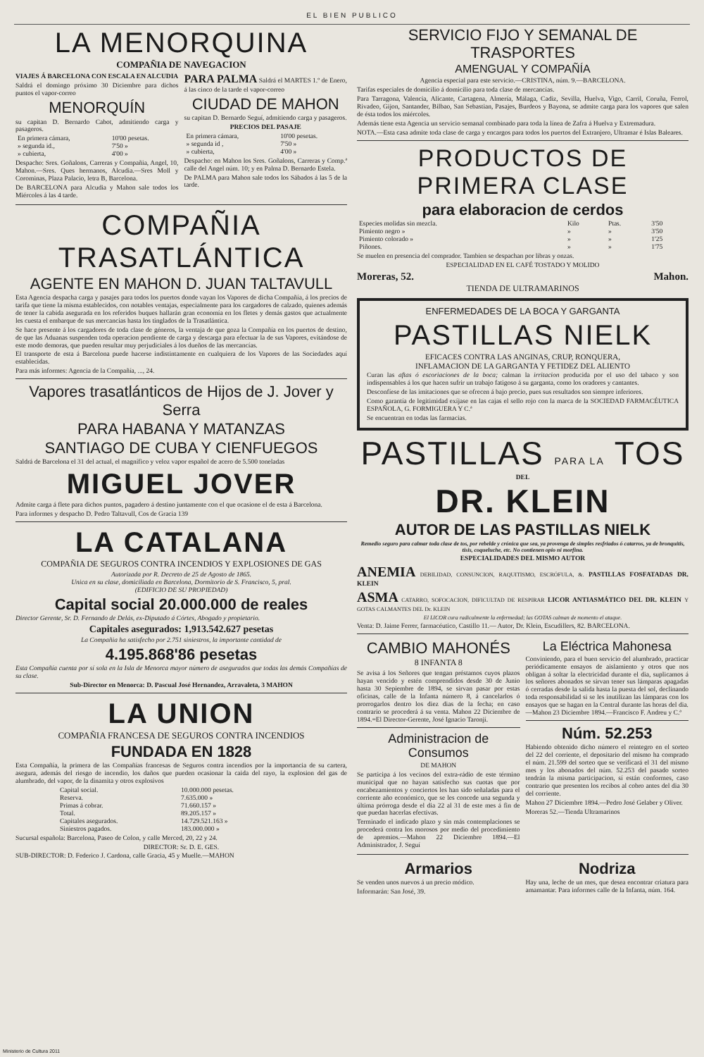EL BIEN PUBLICO
LA MENORQUINA
COMPAÑIA DE NAVEGACION
VIAJES Á BARCELONA CON ESCALA EN ALCUDIA
Saldrá el domingo próximo 30 Diciembre para dichos puntos el vapor-correo
MENORQUÍN
su capitan D. Bernardo Cabot, admitiendo carga y pasageros.
| En primera cámara, | 10'00 pesetas. |
| » segunda id., | 7'50 » |
| » cubierta, | 4'00 » |
Despacho: Sres. Goñalons, Carreras y Compañia, Angel, 10, Mahon.—Sres. Ques hermanos, Alcudia.—Sres Moll y Corominas, Plaza Palacio, letra B, Barcelona.
De BARCELONA para Alcudia y Mahon sale todos los Miércoles á las 4 tarde.
PARA PALMA Saldrá el MARTES 1.º de Enero, á las cinco de la tarde el vapor-correo
CIUDAD DE MAHON
su capitan D. Bernardo Seguí, admitiendo carga y pasageros.
PRECIOS DEL PASAJE
| En primera cámara, | 10'00 pesetas. |
| » segunda id , | 7'50 » |
| » cubierta, | 4'00 » |
Despacho: en Mahon los Sres. Goñalons, Carreras y Comp.ª calle del Angel núm. 10; y en Palma D. Bernardo Estela.
De PALMA para Mahon sale todos los Sábados á las 5 de la tarde.
COMPAÑIA TRASATLÁNTICA
AGENTE EN MAHON D. JUAN TALTAVULL
Esta Agencia despacha carga y pasajes para todos los puertos donde vayan los Vapores de dicha Compañía, á los precios de tarifa que tiene la misma establecidos, con notables ventajas, especialmente para los cargadores de calzado, quienes además de tener la cabida asegurada en los referidos buques hallarán gran economía en los fletes y demás gastos que actualmente les cuesta el embarque de sus mercancias hasta los tinglados de la Trasatlántica.
Se hace presente á los cargadores de toda clase de géneros, la ventaja de que goza la Compañía en los puertos de destino, de que las Aduanas suspenden toda operacion pendiente de carga y descarga para efectuar la de sus Vapores, evitándose de este modo demoras, que pueden resultar muy perjudiciales á los dueños de las mercancías.
El transporte de esta á Barcelona puede hacerse indistintamente en cualquiera de los Vapores de las Sociedades aquí establecidas.
Para más informes: Agencia de la Compañía, ..., 24.
Vapores trasatlánticos de Hijos de J. Jover y Serra
PARA HABANA Y MATANZAS
SANTIAGO DE CUBA Y CIENFUEGOS
Saldrá de Barcelona el 31 del actual, el magnífico y veloz vapor español de acero de 5.500 toneladas
MIGUEL JOVER
Admite carga á flete para dichos puntos, pagadero á destino juntamente con el que ocasione el de esta á Barcelona.
Para informes y despacho D. Pedro Taltavull, Cos de Gracia 139
LA CATALANA
COMPAÑIA DE SEGUROS CONTRA INCENDIOS Y EXPLOSIONES DE GAS
Autorizada por R. Decreto de 25 de Agosto de 1865.
Unica en su clase, domiciliada en Barcelona, Dormitorio de S. Francisco, 5, pral.
(EDIFICIO DE SU PROPIEDAD)
Capital social 20.000.000 de reales
Director Gerente, Sr. D. Fernando de Delás, ex-Diputado á Córtes, Abogado y propietario.
Capitales asegurados: 1,913.542.627 pesetas
La Compañia ha satisfecho por 2.751 siniestros, la importante cantidad de
4.195.868'86 pesetas
Esta Compañía cuenta por sí sola en la Isla de Menorca mayor número de asegurados que todas las demás Compañías de su clase.
Sub-Director en Menorca: D. Pascual José Hernandez, Arravaleta, 3 MAHON
LA UNION
COMPAÑIA FRANCESA DE SEGUROS CONTRA INCENDIOS
FUNDADA EN 1828
Esta Compañía, la primera de las Compañías francesas de Seguros contra incendios por la importancia de su cartera, asegura, además del riesgo de incendio, los daños que pueden ocasionar la caida del rayo, la explosion del gas de alumbrado, del vapor, de la dinamita y otros explosivos
| Capital social. | 10.000.000 pesetas. |
| Reserva. | 7.635.000 » |
| Primas á cobrar. | 71.660.157 » |
| Total. | 89.205.157 » |
| Capitales asegurados. | 14.729.521.163 » |
| Siniestros pagados. | 183.000.000 » |
Sucursal española: Barcelona, Paseo de Colon, y calle Merced, 20, 22 y 24.
DIRECTOR: Sr. D. E. GES.
SUB-DIRECTOR: D. Federico J. Cardona, calle Gracia, 45 y Muelle.—MAHON
SERVICIO FIJO Y SEMANAL DE TRASPORTES
AMENGUAL Y COMPAÑÍA
Agencia especial para este servicio.—CRISTINA, núm. 9.—BARCELONA.
Tarifas especiales de domicilio á domicilio para toda clase de mercancías.
Para Tarragona, Valencia, Alicante, Cartagena, Almería, Málaga, Cadiz, Sevilla, Huelva, Vigo, Carril, Coruña, Ferrol, Rivadeo, Gijon, Santander, Bilbao, San Sebastian, Pasajes, Burdeos y Bayona, se admite carga para los vapores que salen de ésta todos los miércoles.
Además tiene esta Agencia un servicio semanal combinado para toda la línea de Zafra á Huelva y Extremadura.
NOTA.—Esta casa admite toda clase de carga y encargos para todos los puertos del Extranjero, Ultramar é Islas Baleares.
PRODUCTOS DE PRIMERA CLASE
para elaboracion de cerdos
| Especies molidas sin mezcla. | Kilo | Ptas. | 3'50 |
| Pimiento negro » | » | » | 3'50 |
| Pimiento colorado » | » | » | 1'25 |
| Piñones. | » | » | 1'75 |
Se muelen en presencia del comprador. Tambien se despachan por libras y onzas.
ESPECIALIDAD EN EL CAFÉ TOSTADO Y MOLIDO
Moreras, 52. Mahon.
TIENDA DE ULTRAMARINOS
ENFERMEDADES DE LA BOCA Y GARGANTA
PASTILLAS NIELK
EFICACES CONTRA LAS ANGINAS, CRUP, RONQUERA,
INFLAMACION DE LA GARGANTA Y FETIDEZ DEL ALIENTO
Curan las aftas ó escoriaciones de la boca; calman la irritacion producida por el uso del tabaco y son indispensables á los que hacen sufrir un trabajo fatigoso á su garganta, como los oradores y cantantes.
Desconfíese de las imitaciones que se ofrecen á bajo precio, pues sus resultados son siempre inferiores.
Como garantía de legitimidad exíjase en las cajas el sello rojo con la marca de la SOCIEDAD FARMACÉUTICA ESPAÑOLA, G. FORMIGUERA Y C.ª
Se encuentran en todas las farmacias.
PASTILLAS PARA LA TOS
DEL
DR. KLEIN
AUTOR DE LAS PASTILLAS NIELK
Remedio seguro para calmar toda clase de tos, por rebelde y crónica que sea, ya provenga de simples resfriados ó catarros, ya de bronquitis, tisis, coqueluche, etc. No contienen opio ni morfina.
ESPECIALIDADES DEL MISMO AUTOR
ANEMIA DEBILIDAD, CONSUNCION, RAQUITISMO, ESCRÓFULA, &. PASTILLAS FOSFATADAS DR. KLEIN
ASMA CATARRO, SOFOCACION, DIFICULTAD DE RESPIRAR LICOR ANTIASMÁTICO DEL DR. KLEIN Y GOTAS CALMANTES DEL Dr. KLEIN
El LICOR cura radicalmente la enfermedad; las GOTAS calman de momento el ataque.
Venta: D. Jaime Ferrer, farmacéutico, Castillo 11.— Autor, Dr. Klein, Escudillers, 82. BARCELONA.
CAMBIO MAHONÉS
8 INFANTA 8
Se avisa á los Señores que tengan préstamos cuyos plazos hayan vencido y estén comprendidos desde 30 de Junio hasta 30 Sepiembre de 1894, se sirvan pasar por estas oficinas, calle de la Infanta número 8, á cancelarlos ó prorrogarlos dentro los diez dias de la fecha; en caso contrario se procederá á su venta. Mahon 22 Diciembre de 1894.=El Director-Gerente, José Ignacio Taronjí.
Administracion de Consumos
DE MAHON
Se participa á los vecinos del extra-rádio de este término municipal que no hayan satisfecho sus cuotas que por encabezamientos y conciertos les han sido señaladas para el corriente año económico, que se les concede una segunda y última prórroga desde el dia 22 al 31 de este mes á fin de que puedan hacerlas efectivas.
Terminado el indicado plazo y sin más contemplaciones se procederá contra los morosos por medio del procedimiento de apremios.—Mahon 22 Diciembre 1894.—El Administrador, J. Seguí
La Eléctrica Mahonesa
Conviniendo, para el buen servicio del alumbrado, practicar periódicamente ensayos de aislamiento y otros que nos obligan á soltar la electricidad durante el dia, suplicamos á los señores abonados se sirvan tener sus lámparas apagadas ó cerradas desde la salida hasta la puesta del sol, declinando toda responsabilidad si se les inutilizan las lámparas con los ensayos que se hagan en la Central durante las horas del dia.—Mahon 23 Diciembre 1894.—Francisco F. Andreu y C.ª
Núm. 52.253
Habiendo obtenido dicho número el reintegro en el sorteo del 22 del corriente, el depositario del mismo ha comprado el núm. 21.599 del sorteo que se verificará el 31 del mismo mes y los abonados del núm. 52.253 del pasado sorteo tendrán la misma participacion, sí están conformes, caso contrario que presenten los recibos al cobro antes del dia 30 del corriente.
Mahon 27 Diciembre 1894.—Pedro José Gelaber y Oliver.
Moreras 52.—Tienda Ultramarinos
Armarios
Se venden unos nuevos á un precio módico.
Informarán: San José, 39.
Nodriza
Hay una, leche de un mes, que desea encontrar criatura para amamantar. Para informes calle de la Infanta, núm. 164.
Ministerio de Cultura 2011